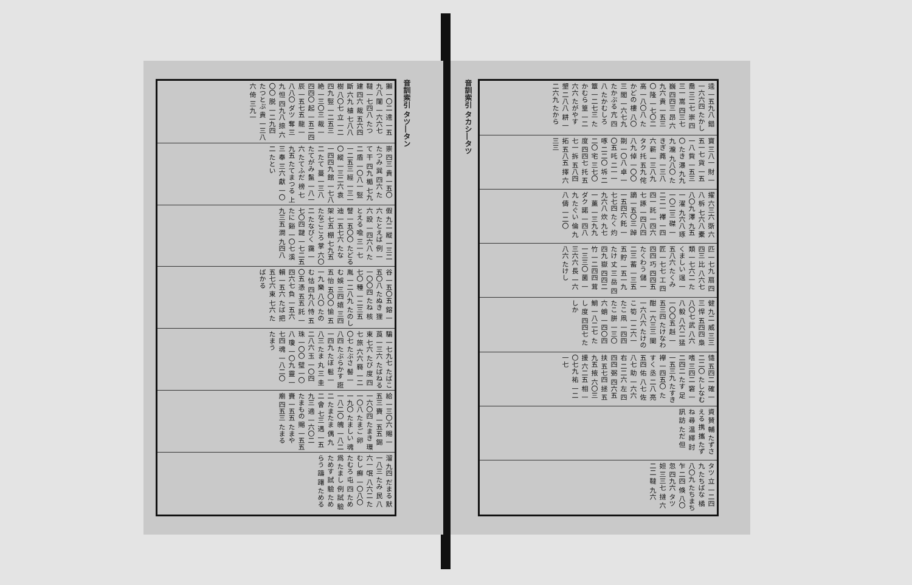| 獺 一〇二 達 一五九八 闥 一六六七 韃 一七四八 たつ 建 四六 裁 五六四 斷 六九 植 七八八 樹 八〇七 立 一二四九 竪 一二五三 絶 一三〇三 裁 一四四〇 起 一五二四 辰 一五七五 龍 一八八〇 ダツ 奪 三九 怛 四九八 捺 六〇〇 脱 一二九四 たつとぶ 貴 一三八六 倚 三九一 |
| 崇 四三 貴 一五〇 たつみ 巽 四六 たて 干 四九 楯 七九二 盾 一〇八一 竪 一二五三 經 一三一〇 縱 一三二六 袁 一四四九 館 一七八二 たて 蔓 一三八 たてがみ 鬣 一八一六 たてふだ 榜 七九五 たてまつる 上 三 奉 三六 獻 一〇二 たとい |
| 假 九二 縱 一三二六 たとえば 例 一六 設 一四六八 たとえる 喩 三一七 譬 一五〇〇 たどる 迪 一五七六 たな 架 七五 棚 七九五 たなごころ 掌 六〇二 たなびく 靄 一七〇四 靆 一七二五 たに 谿 一〇七 溪 九三五 澗 九四八 |
| 谷 一五〇五 鎔 一五〇八 たぬき 狸 一〇〇四 たね 核 七〇 種 一二三五 胤 一二八九 たのしむ 娛 三四 嬉 三四五 怡 五〇〇 愉 五一九 樂 八〇 たのむ 怙 四九八 恃 五〇五 憑 五五 託 一四六七 負 一五六 賴 一五六 たば 把 五七六 束 七六 たばかる |
| 騙 一七九七 たばこ 莨 一三六 たばねる 束 七六 たび 度 四七 旅 六六 羇 一二〇七 たぶさ 髻 一八四 たぶらかす 誑 一四九 たぼ 髱 一八三 たま 丸 三 圭 二八六 玉 一〇四 珠 一〇〇 璧 一〇八 瓊 一〇九 靈 一七四 魂 一八二〇 たまう |
| 給 一三〇六 賜 一五三 賚 一五五 錫 一六〇四 たまき 環 一〇八 たまご 卵 一九〇 たましい 魂 一八二〇 魄 一八二二 たまたま 偶 九二 會 七三 遇 一五九三 適 一六〇二 たまもの 賜 一五五 賚 一五五 たまや 廟 四五三 たまる |
| 溜 九四 だまる 默 一八三 たみ 民 八六一 氓 八六二 たむし 癬 一〇八〇 たむろ 屯 四 ため 爲 たまし 例 試 驗 ためす 試 驗 ためらう 躊 躇 ためる |
音訓索引 タツ―タン
音訓索引 タカシ―タツ
| 逵 一五九八 錯 一六六四 たかし 喬 三二七 崇 四三一 嵩 四三七 巍 四四三 昂 六九六 貴 一五三〇 隆 一七〇二 高 一八〇八 たかどの 樓 八〇三 閣 一六七九 たかぶる 亢 四八 たかむしろ 簟 一二七三 たかむら 篁 一二六六 たがやす 墾 二八八 耕 一二六九 たから |
| 寶 三八一 財 一五一七 貨 一五一八 貲 一五三〇 たき 瀑 九九九 瀧 九八〇 たきぎ 蕘 一三八六 薪 一三八九 タク 托 五九 侘 八九 倬 一〇〇 剟 一〇八 卓 一〇五 吒 二一一 啄 二二〇 坼 二二〇 宅 三七〇 度 四四七 托 五七一 拆 五八四 拓 五八五 擇 六三三 |
| 擢 六三六 斲 六八 柝 七六八 橐 八〇九 澤 九五一 濯 九六八 琢 一〇二三 磔 一二二一 襗 一四四一 託 一四六七 諑 一四八四 謫 一五〇三 踔 一五四六 飥 一七七四 たく 灼 九六八 炊 九七一 薰 一三九九 ダク 諾 一四八九 たぐい 倫 九八 儔 一二〇 |
| 匹 一七九 扇 四四三 比 八六七 類 一七六二 たくましい 逞 一五八六 たくみ 匠 一七七 工 四四四 巧 四四五 たくわう 儲 一二三 蓄 一三五五 貯 一五一九 たけ 丈 三 岳 四四九 嶽 四四二 竹 一二四四 茸 一三三〇 菌 一三六六 長 一六八六 たけし |
| 健 九二 威 三三三 悍 五四四 梟 八〇七 武 八六八 毅 八六二 猛 一〇〇五 赳 一五三四 たけなわ 酣 一六三三 闌 一六八六 たけのこ 筍 一二六一 たこ 凧 一四四 たこ 胼 一三〇六 蛸 一四〇四 鮹 一八二七 たし 度 四四七 たしか |
| 慥 五四二 確 一二二〇 たしなむ 嗜 三四二 窘 一二四二 たす 足 一五三九 たすき 襷 一四五〇 たすく 丞 二八 亮 五四 佑 八七 佐 八七 助 一六六 右 二二六 左 四四四 弼 四六五 扶 五七四 拯 五九五 掖 六〇三 援 六二五 相 一〇七九 祐 一二一七 |
| 資 賛 輔 たずさえる 携 攜 たずね 尋 温 繹 討 訊 訪 ただ 但 |
| タツ 立 一二四九 たちばな 橘 八〇九 たちまち 乍 二四 倏 八〇 忽 四九六 タツ 妲 三三七 撻 六二二 韃 九六 |